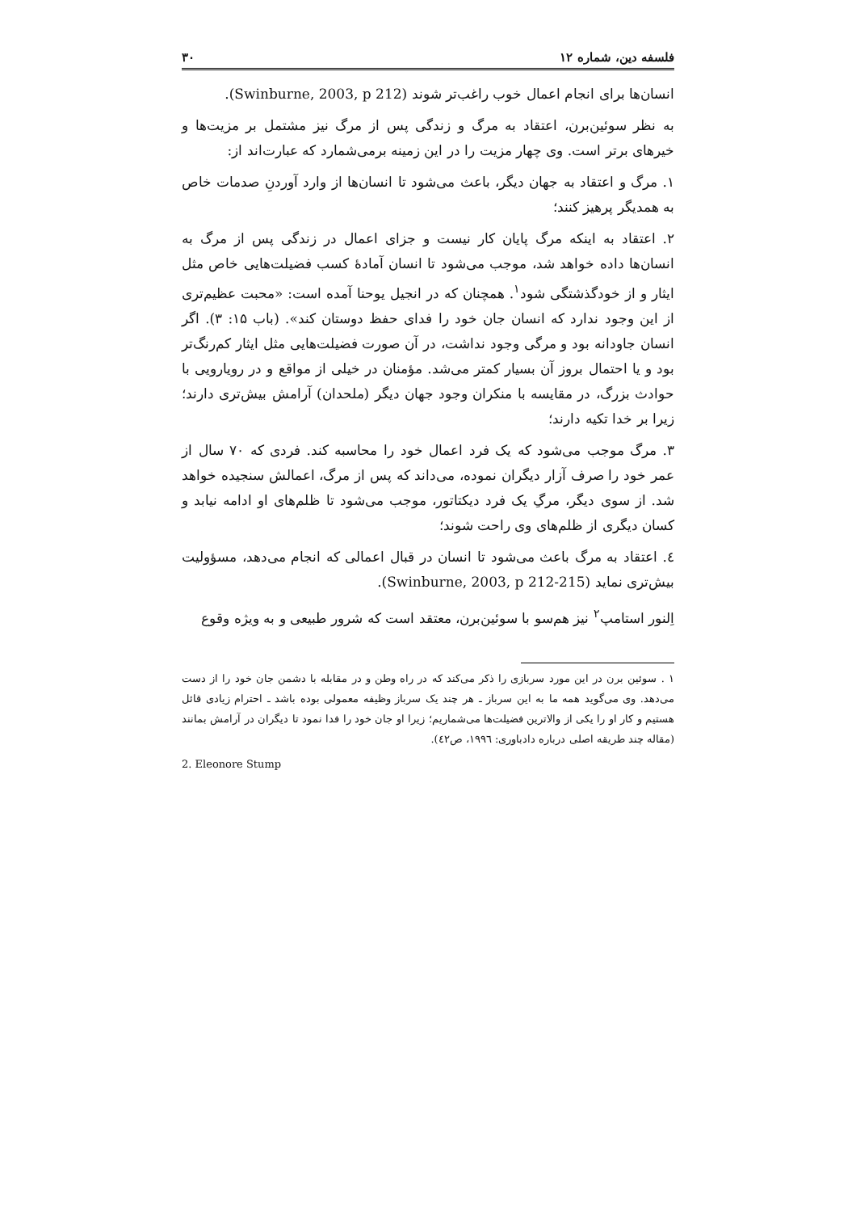فلسفه دین، شماره ۱۲ ۳۰
انسان‌ها برای انجام اعمال خوب راغب‌تر شوند (Swinburne, 2003, p 212).
به نظر سوئین‌برن، اعتقاد به مرگ و زندگی پس از مرگ نیز مشتمل بر مزیت‌ها و خیرهای برتر است. وی چهار مزیت را در این زمینه برمی‌شمارد که عبارت‌اند از:
۱. مرگ و اعتقاد به جهان دیگر، باعث می‌شود تا انسان‌ها از وارد آوردنِ صدمات خاص به همدیگر پرهیز کنند؛
۲. اعتقاد به اینکه مرگ پایان کار نیست و جزای اعمال در زندگی پس از مرگ به انسان‌ها داده خواهد شد، موجب می‌شود تا انسان آمادهٔ کسب فضیلت‌هایی خاص مثل ایثار و از خودگذشتگی شود<sup>۱</sup>. همچنان که در انجیل یوحنا آمده است: «محبت عظیم‌تری از این وجود ندارد که انسان جان خود را فدای حفظ دوستان کند». (باب ۱۵: ۳). اگر انسان جاودانه بود و مرگی وجود نداشت، در آن صورت فضیلت‌هایی مثل ایثار کم‌رنگ‌تر بود و یا احتمال بروز آن بسیار کمتر می‌شد. مؤمنان در خیلی از مواقع و در رویارویی با حوادث بزرگ، در مقایسه با منکران وجود جهان دیگر (ملحدان) آرامش بیش‌تری دارند؛ زیرا بر خدا تکیه دارند؛
۳. مرگ موجب می‌شود که یک فرد اعمال خود را محاسبه کند. فردی که ۷۰ سال از عمر خود را صرف آزار دیگران نموده، می‌داند که پس از مرگ، اعمالش سنجیده خواهد شد. از سوی دیگر، مرگِ یک فرد دیکتاتور، موجب می‌شود تا ظلم‌های او ادامه نیابد و کسان دیگری از ظلم‌های وی راحت شوند؛
٤. اعتقاد به مرگ باعث می‌شود تا انسان در قبال اعمالی که انجام می‌دهد، مسؤولیت بیش‌تری نماید (Swinburne, 2003, p 212-215).
اِلنور استامپ<sup>۲</sup> نیز هم‌سو با سوئین‌برن، معتقد است که شرور طبیعی و به ویژه وقوع
۱ . سوئین برن در این مورد سربازی را ذکر می‌کند که در راه وطن و در مقابله با دشمن جان خود را از دست می‌دهد. وی می‌گوید همه ما به این سرباز ـ هر چند یک سرباز وظیفه معمولی بوده باشد ـ احترام زیادی قائل هستیم و کار او را یکی از والاترین فضیلت‌ها می‌شماریم؛ زیرا او جان خود را فدا نمود تا دیگران در آرامش بمانند (مقاله چند طریقه اصلی درباره دادباوری: ۱۹۹٦، ص٤۲).
2. Eleonore Stump